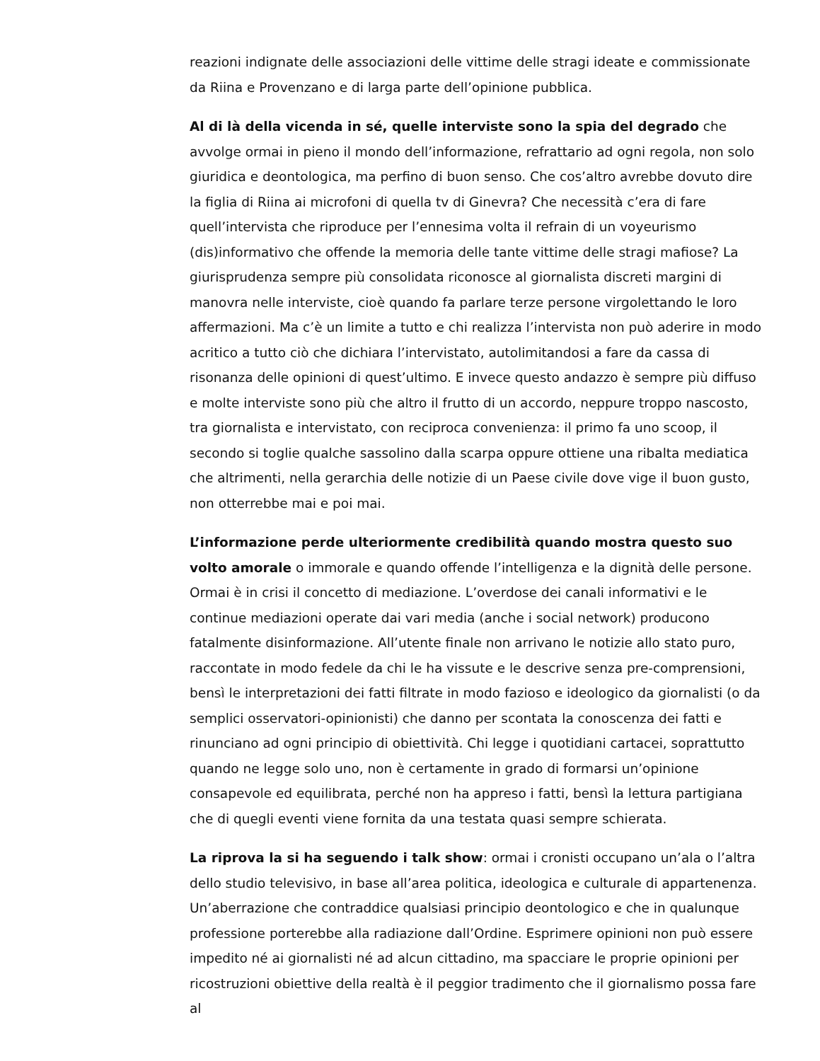reazioni indignate delle associazioni delle vittime delle stragi ideate e commissionate da Riina e Provenzano e di larga parte dell’opinione pubblica.
Al di là della vicenda in sé, quelle interviste sono la spia del degrado che avvolge ormai in pieno il mondo dell’informazione, refrattario ad ogni regola, non solo giuridica e deontologica, ma perfino di buon senso. Che cos’altro avrebbe dovuto dire la figlia di Riina ai microfoni di quella tv di Ginevra? Che necessità c’era di fare quell’intervista che riproduce per l’ennesima volta il refrain di un voyeurismo (dis)informativo che offende la memoria delle tante vittime delle stragi mafiose? La giurisprudenza sempre più consolidata riconosce al giornalista discreti margini di manovra nelle interviste, cioè quando fa parlare terze persone virgolettando le loro affermazioni. Ma c’è un limite a tutto e chi realizza l’intervista non può aderire in modo acritico a tutto ciò che dichiara l’intervistato, autolimitandosi a fare da cassa di risonanza delle opinioni di quest’ultimo. E invece questo andazzo è sempre più diffuso e molte interviste sono più che altro il frutto di un accordo, neppure troppo nascosto, tra giornalista e intervistato, con reciproca convenienza: il primo fa uno scoop, il secondo si toglie qualche sassolino dalla scarpa oppure ottiene una ribalta mediatica che altrimenti, nella gerarchia delle notizie di un Paese civile dove vige il buon gusto, non otterrebbe mai e poi mai.
L’informazione perde ulteriormente credibilità quando mostra questo suo volto amorale o immorale e quando offende l’intelligenza e la dignità delle persone. Ormai è in crisi il concetto di mediazione. L’overdose dei canali informativi e le continue mediazioni operate dai vari media (anche i social network) producono fatalmente disinformazione. All’utente finale non arrivano le notizie allo stato puro, raccontate in modo fedele da chi le ha vissute e le descrive senza pre-comprensioni, bensì le interpretazioni dei fatti filtrate in modo fazioso e ideologico da giornalisti (o da semplici osservatori-opinionisti) che danno per scontata la conoscenza dei fatti e rinunciano ad ogni principio di obiettività. Chi legge i quotidiani cartacei, soprattutto quando ne legge solo uno, non è certamente in grado di formarsi un’opinione consapevole ed equilibrata, perché non ha appreso i fatti, bensì la lettura partigiana che di quegli eventi viene fornita da una testata quasi sempre schierata.
La riprova la si ha seguendo i talk show: ormai i cronisti occupano un’ala o l’altra dello studio televisivo, in base all’area politica, ideologica e culturale di appartenenza. Un’aberrazione che contraddice qualsiasi principio deontologico e che in qualunque professione porterebbe alla radiazione dall’Ordine. Esprimere opinioni non può essere impedito né ai giornalisti né ad alcun cittadino, ma spacciare le proprie opinioni per ricostruzioni obiettive della realtà è il peggior tradimento che il giornalismo possa fare al